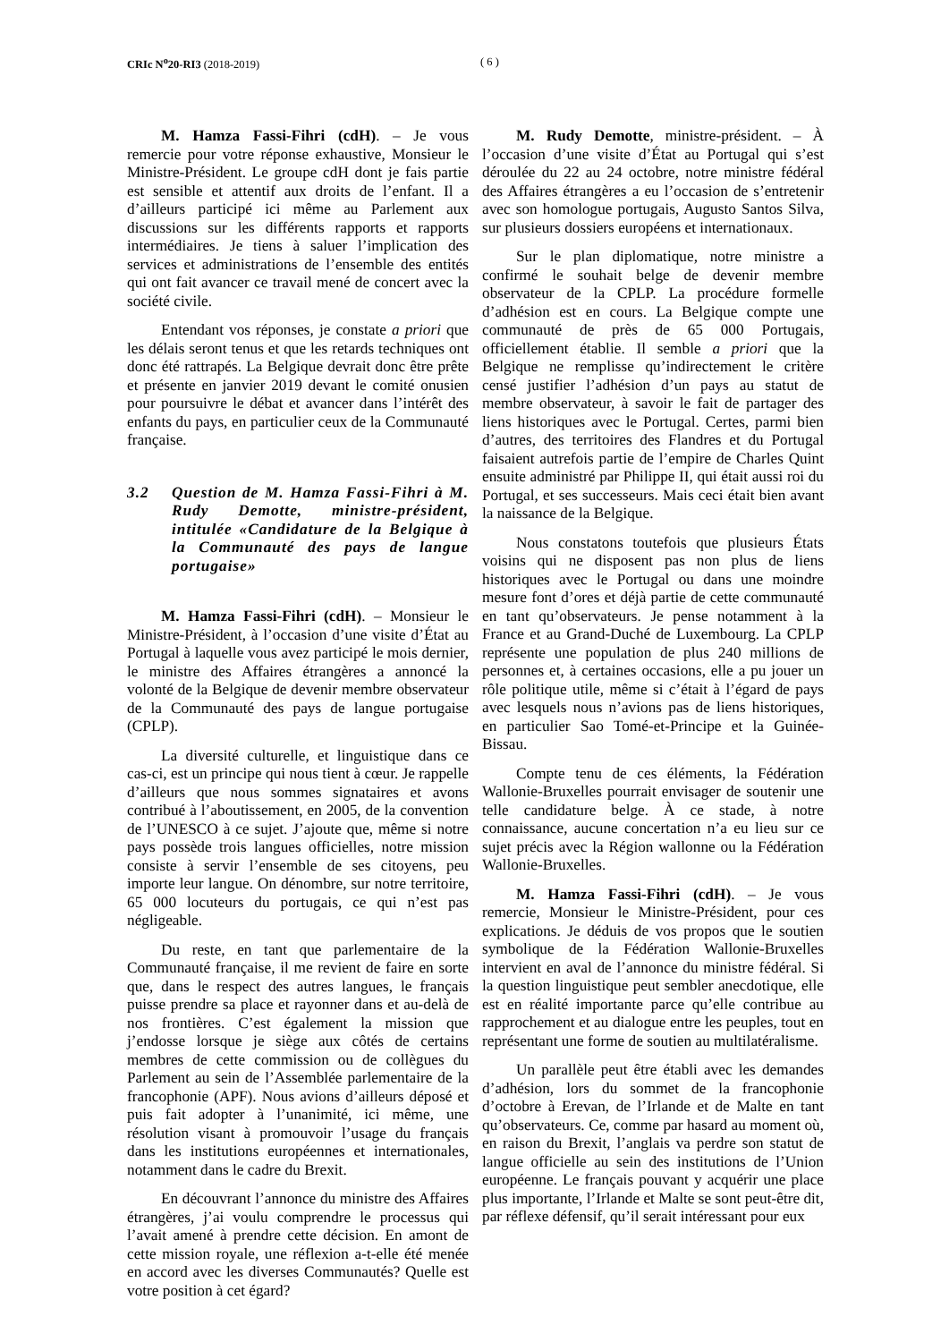CRIc N<sup>o</sup>20-RI3 (2018-2019) ( 6 )
M. Hamza Fassi-Fihri (cdH). – Je vous remercie pour votre réponse exhaustive, Monsieur le Ministre-Président. Le groupe cdH dont je fais partie est sensible et attentif aux droits de l’enfant. Il a d’ailleurs participé ici même au Parlement aux discussions sur les différents rapports et rapports intermédiaires. Je tiens à saluer l’implication des services et administrations de l’ensemble des entités qui ont fait avancer ce travail mené de concert avec la société civile.
Entendant vos réponses, je constate a priori que les délais seront tenus et que les retards techniques ont donc été rattrapés. La Belgique devrait donc être prête et présente en janvier 2019 devant le comité onusien pour poursuivre le débat et avancer dans l’intérêt des enfants du pays, en particulier ceux de la Communauté française.
3.2 Question de M. Hamza Fassi-Fihri à M. Rudy Demotte, ministre-président, intitulée «Candidature de la Belgique à la Communauté des pays de langue portugaise»
M. Hamza Fassi-Fihri (cdH). – Monsieur le Ministre-Président, à l’occasion d’une visite d’État au Portugal à laquelle vous avez participé le mois dernier, le ministre des Affaires étrangères a annoncé la volonté de la Belgique de devenir membre observateur de la Communauté des pays de langue portugaise (CPLP).
La diversité culturelle, et linguistique dans ce cas-ci, est un principe qui nous tient à cœur. Je rappelle d’ailleurs que nous sommes signataires et avons contribué à l’aboutissement, en 2005, de la convention de l’UNESCO à ce sujet. J’ajoute que, même si notre pays possède trois langues officielles, notre mission consiste à servir l’ensemble de ses citoyens, peu importe leur langue. On dénombre, sur notre territoire, 65 000 locuteurs du portugais, ce qui n’est pas négligeable.
Du reste, en tant que parlementaire de la Communauté française, il me revient de faire en sorte que, dans le respect des autres langues, le français puisse prendre sa place et rayonner dans et au-delà de nos frontières. C’est également la mission que j’endosse lorsque je siège aux côtés de certains membres de cette commission ou de collègues du Parlement au sein de l’Assemblée parlementaire de la francophonie (APF). Nous avions d’ailleurs déposé et puis fait adopter à l’unanimité, ici même, une résolution visant à promouvoir l’usage du français dans les institutions européennes et internationales, notamment dans le cadre du Brexit.
En découvrant l’annonce du ministre des Affaires étrangères, j’ai voulu comprendre le processus qui l’avait amené à prendre cette décision. En amont de cette mission royale, une réflexion a-t-elle été menée en accord avec les diverses Communautés? Quelle est votre position à cet égard?
M. Rudy Demotte, ministre-président. – À l’occasion d’une visite d’État au Portugal qui s’est déroulée du 22 au 24 octobre, notre ministre fédéral des Affaires étrangères a eu l’occasion de s’entretenir avec son homologue portugais, Augusto Santos Silva, sur plusieurs dossiers européens et internationaux.
Sur le plan diplomatique, notre ministre a confirmé le souhait belge de devenir membre observateur de la CPLP. La procédure formelle d’adhésion est en cours. La Belgique compte une communauté de près de 65 000 Portugais, officiellement établie. Il semble a priori que la Belgique ne remplisse qu’indirectement le critère censé justifier l’adhésion d’un pays au statut de membre observateur, à savoir le fait de partager des liens historiques avec le Portugal. Certes, parmi bien d’autres, des territoires des Flandres et du Portugal faisaient autrefois partie de l’empire de Charles Quint ensuite administré par Philippe II, qui était aussi roi du Portugal, et ses successeurs. Mais ceci était bien avant la naissance de la Belgique.
Nous constatons toutefois que plusieurs États voisins qui ne disposent pas non plus de liens historiques avec le Portugal ou dans une moindre mesure font d’ores et déjà partie de cette communauté en tant qu’observateurs. Je pense notamment à la France et au Grand-Duché de Luxembourg. La CPLP représente une population de plus 240 millions de personnes et, à certaines occasions, elle a pu jouer un rôle politique utile, même si c’était à l’égard de pays avec lesquels nous n’avions pas de liens historiques, en particulier Sao Tomé-et-Principe et la Guinée-Bissau.
Compte tenu de ces éléments, la Fédération Wallonie-Bruxelles pourrait envisager de soutenir une telle candidature belge. À ce stade, à notre connaissance, aucune concertation n’a eu lieu sur ce sujet précis avec la Région wallonne ou la Fédération Wallonie-Bruxelles.
M. Hamza Fassi-Fihri (cdH). – Je vous remercie, Monsieur le Ministre-Président, pour ces explications. Je déduis de vos propos que le soutien symbolique de la Fédération Wallonie-Bruxelles intervient en aval de l’annonce du ministre fédéral. Si la question linguistique peut sembler anecdotique, elle est en réalité importante parce qu’elle contribue au rapprochement et au dialogue entre les peuples, tout en représentant une forme de soutien au multilatéralisme.
Un parallèle peut être établi avec les demandes d’adhésion, lors du sommet de la francophonie d’octobre à Erevan, de l’Irlande et de Malte en tant qu’observateurs. Ce, comme par hasard au moment où, en raison du Brexit, l’anglais va perdre son statut de langue officielle au sein des institutions de l’Union européenne. Le français pouvant y acquérir une place plus importante, l’Irlande et Malte se sont peut-être dit, par réflexe défensif, qu’il serait intéressant pour eux